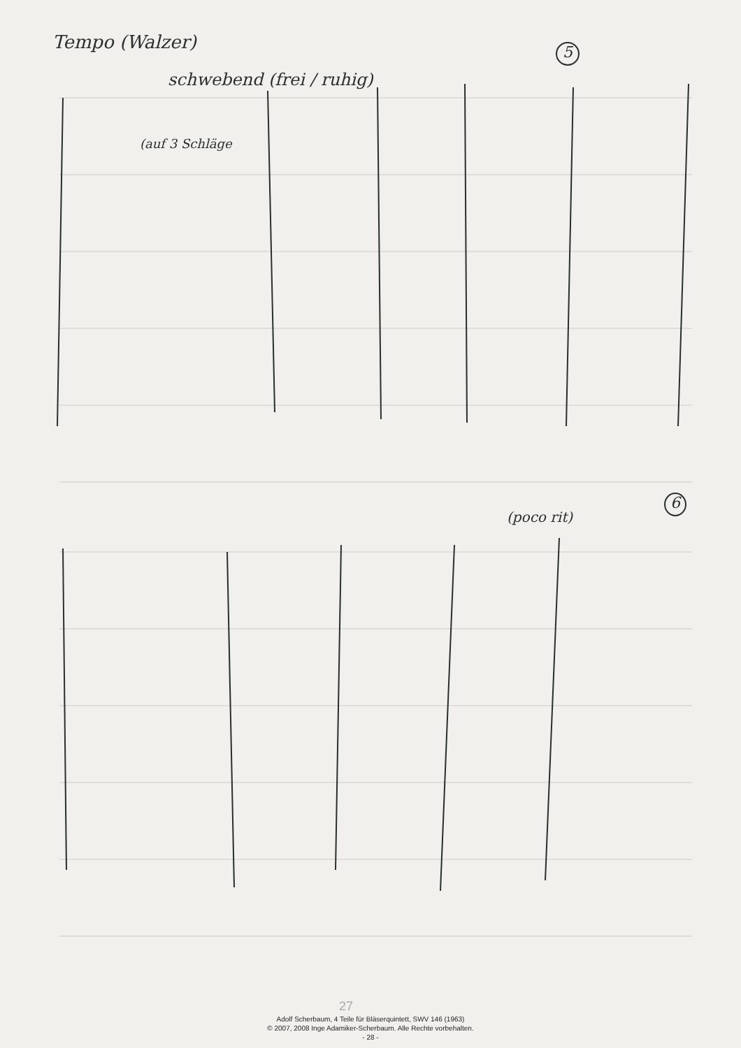Tempo (Walzer) 5
schwebend (frei / ruhig)
(auf 3 Schläge
(poco rit)
6
27
Adolf Scherbaum, 4 Teile für Bläserquintett, SWV 146 (1963)
© 2007, 2008 Inge Adamiker-Scherbaum. Alle Rechte vorbehalten.
- 28 -